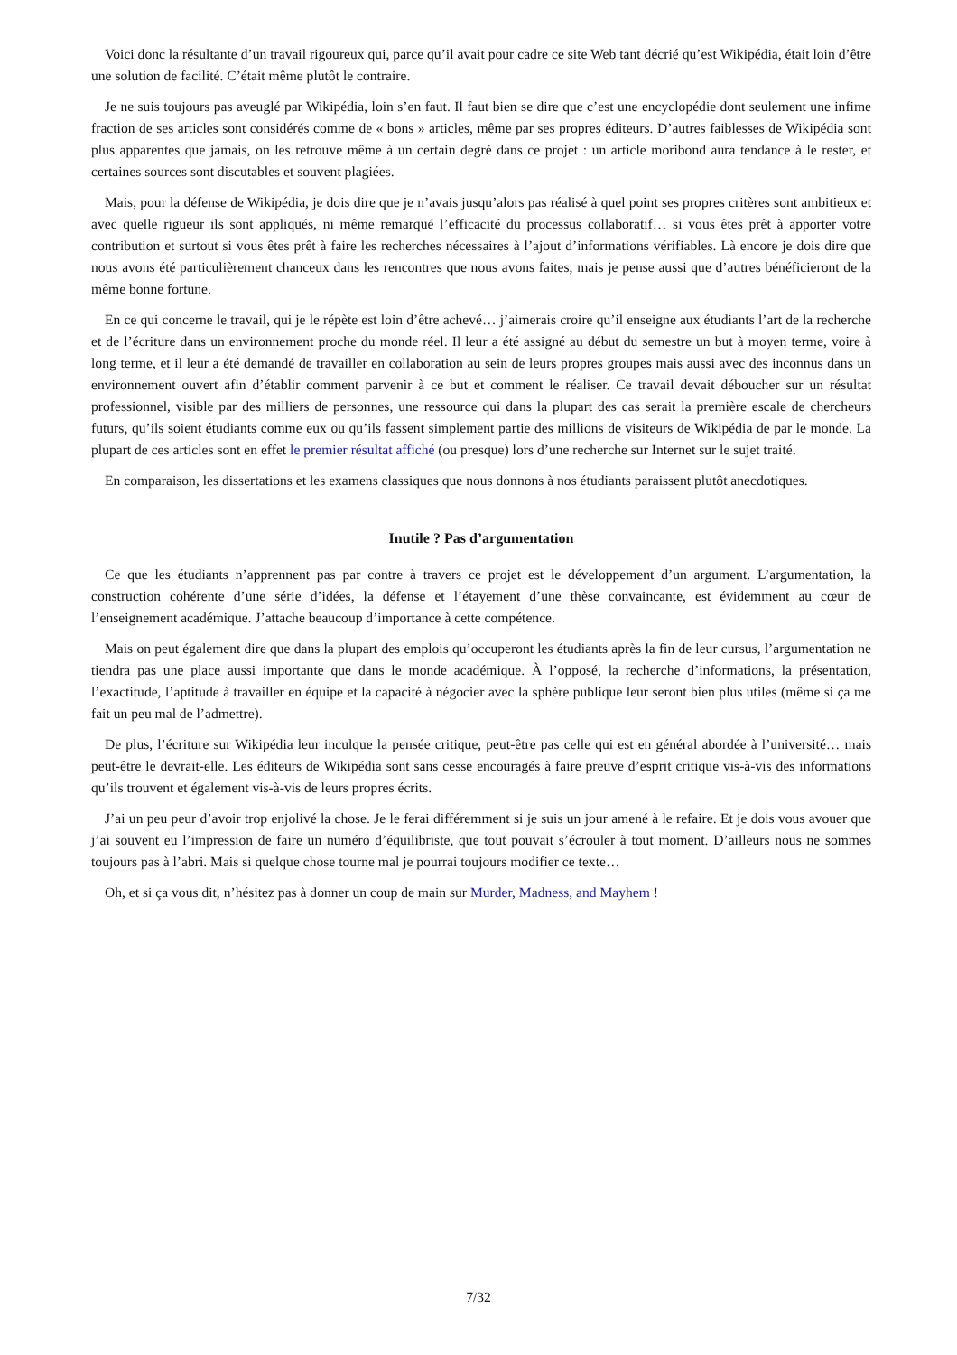Voici donc la résultante d’un travail rigoureux qui, parce qu’il avait pour cadre ce site Web tant décrié qu’est Wikipédia, était loin d’être une solution de facilité. C’était même plutôt le contraire.
Je ne suis toujours pas aveuglé par Wikipédia, loin s’en faut. Il faut bien se dire que c’est une encyclopédie dont seulement une infime fraction de ses articles sont considérés comme de « bons » articles, même par ses propres éditeurs. D’autres faiblesses de Wikipédia sont plus apparentes que jamais, on les retrouve même à un certain degré dans ce projet : un article moribond aura tendance à le rester, et certaines sources sont discutables et souvent plagiées.
Mais, pour la défense de Wikipédia, je dois dire que je n’avais jusqu’alors pas réalisé à quel point ses propres critères sont ambitieux et avec quelle rigueur ils sont appliqués, ni même remarqué l’efficacité du processus collaboratif… si vous êtes prêt à apporter votre contribution et surtout si vous êtes prêt à faire les recherches nécessaires à l’ajout d’informations vérifiables. Là encore je dois dire que nous avons été particulièrement chanceux dans les rencontres que nous avons faites, mais je pense aussi que d’autres bénéficieront de la même bonne fortune.
En ce qui concerne le travail, qui je le répète est loin d’être achevé… j’aimerais croire qu’il enseigne aux étudiants l’art de la recherche et de l’écriture dans un environnement proche du monde réel. Il leur a été assigné au début du semestre un but à moyen terme, voire à long terme, et il leur a été demandé de travailler en collaboration au sein de leurs propres groupes mais aussi avec des inconnus dans un environnement ouvert afin d’établir comment parvenir à ce but et comment le réaliser. Ce travail devait déboucher sur un résultat professionnel, visible par des milliers de personnes, une ressource qui dans la plupart des cas serait la première escale de chercheurs futurs, qu’ils soient étudiants comme eux ou qu’ils fassent simplement partie des millions de visiteurs de Wikipédia de par le monde. La plupart de ces articles sont en effet le premier résultat affiché (ou presque) lors d’une recherche sur Internet sur le sujet traité.
En comparaison, les dissertations et les examens classiques que nous donnons à nos étudiants paraissent plutôt anecdotiques.
Inutile ? Pas d’argumentation
Ce que les étudiants n’apprennent pas par contre à travers ce projet est le développement d’un argument. L’argumentation, la construction cohérente d’une série d’idées, la défense et l’étayement d’une thèse convaincante, est évidemment au cœur de l’enseignement académique. J’attache beaucoup d’importance à cette compétence.
Mais on peut également dire que dans la plupart des emplois qu’occuperont les étudiants après la fin de leur cursus, l’argumentation ne tiendra pas une place aussi importante que dans le monde académique. À l’opposé, la recherche d’informations, la présentation, l’exactitude, l’aptitude à travailler en équipe et la capacité à négocier avec la sphère publique leur seront bien plus utiles (même si ça me fait un peu mal de l’admettre).
De plus, l’écriture sur Wikipédia leur inculque la pensée critique, peut-être pas celle qui est en général abordée à l’université… mais peut-être le devrait-elle. Les éditeurs de Wikipédia sont sans cesse encouragés à faire preuve d’esprit critique vis-à-vis des informations qu’ils trouvent et également vis-à-vis de leurs propres écrits.
J’ai un peu peur d’avoir trop enjolivé la chose. Je le ferai différemment si je suis un jour amené à le refaire. Et je dois vous avouer que j’ai souvent eu l’impression de faire un numéro d’équilibriste, que tout pouvait s’écrouler à tout moment. D’ailleurs nous ne sommes toujours pas à l’abri. Mais si quelque chose tourne mal je pourrai toujours modifier ce texte…
Oh, et si ça vous dit, n’hésitez pas à donner un coup de main sur Murder, Madness, and Mayhem !
7/32